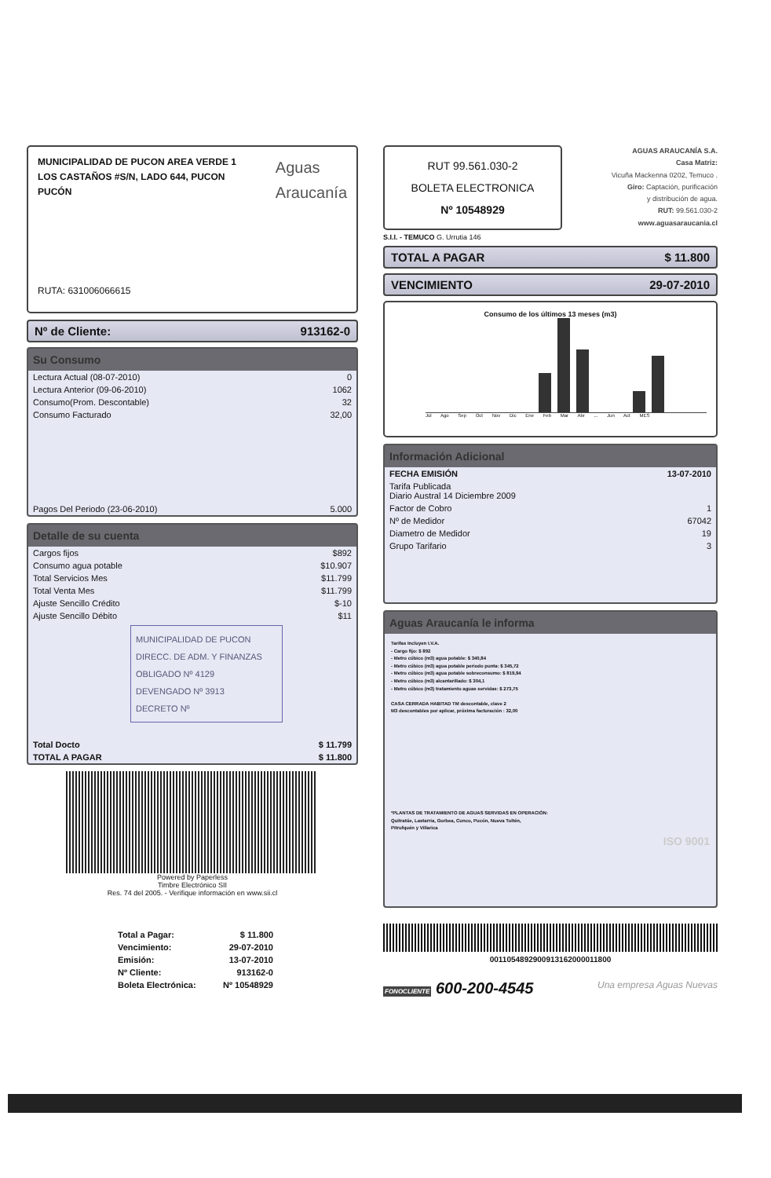MUNICIPALIDAD DE PUCON AREA VERDE 1
LOS CASTAÑOS #S/N, LADO 644, PUCON
PUCÓN
Aguas
Araucanía
RUTA: 631006066615
Nº de Cliente: 913162-0
Su Consumo
| Lectura Actual (08-07-2010) | 0 |
| Lectura Anterior (09-06-2010) | 1062 |
| Consumo(Prom. Descontable) | 32 |
| Consumo Facturado | 32,00 |
| Pagos Del Periodo (23-06-2010) | 5.000 |
Detalle de su cuenta
| Cargos fijos | $892 |
| Consumo agua potable | $10.907 |
| Total Servicios Mes | $11.799 |
| Total Venta Mes | $11.799 |
| Ajuste Sencillo Crédito | $-10 |
| Ajuste Sencillo Débito | $11 |
MUNICIPALIDAD DE PUCON
DIRECC. DE ADM. Y FINANZAS
OBLIGADO Nº 4129
DEVENGADO Nº 3913
DECRETO Nº
| Total Docto | $ 11.799 |
| TOTAL A PAGAR | $ 11.800 |
Powered by Paperless
Timbre Electrónico SII
Res. 74 del 2005. - Verifique información en www.sii.cl
| Total a Pagar: | $ 11.800 |
| Vencimiento: | 29-07-2010 |
| Emisión: | 13-07-2010 |
| Nº Cliente: | 913162-0 |
| Boleta Electrónica: | Nº 10548929 |
RUT 99.561.030-2
BOLETA ELECTRONICA
Nº 10548929
AGUAS ARAUCANÍA S.A.
Casa Matriz:
Vicuña Mackenna 0202, Temuco .
Giro: Captación, purificación
y distribución de agua.
RUT: 99.561.030-2
www.aguasaraucania.cl
S.I.I. - TEMUCO G. Urrutia 146
TOTAL A PAGAR $ 11.800
VENCIMIENTO 29-07-2010
Consumo de los últimos 13 meses (m3)
Jul Ago Sep Oct Nov Dic Ene Feb Mar Abr ... Jun Act MES
Información Adicional
| FECHA EMISIÓN | 13-07-2010 |
| Tarifa Publicada Diario Austral 14 Diciembre 2009 | |
| Factor de Cobro | 1 |
| Nº de Medidor | 67042 |
| Diametro de Medidor | 19 |
| Grupo Tarifario | 3 |
Aguas Araucanía le informa
Tarifas Incluyen I.V.A.
- Cargo fijo: $ 892
- Metro cúbico (m3) agua potable: $ 340,84
- Metro cúbico (m3) agua potable periodo punta: $ 345,72
- Metro cúbico (m3) agua potable sobreconsumo: $ 819,94
- Metro cúbico (m3) alcantarillado: $ 304,1
- Metro cúbico (m3) tratamiento aguas servidas: $ 273,75
CASA CERRADA HABITAD TM descontable, clave 2
M3 descontables por aplicar, próxima facturación : 32,00
*PLANTAS DE TRATAMIENTO DE AGUAS SERVIDAS EN OPERACIÓN:
Quitratúe, Lastarria, Gorbea, Cunco, Pucón, Nueva Toltén,
Pitrufquén y Villarica
ISO 9001
0011054892900913162000011800
FONOCLIENTE 600-200-4545 Una empresa Aguas Nuevas